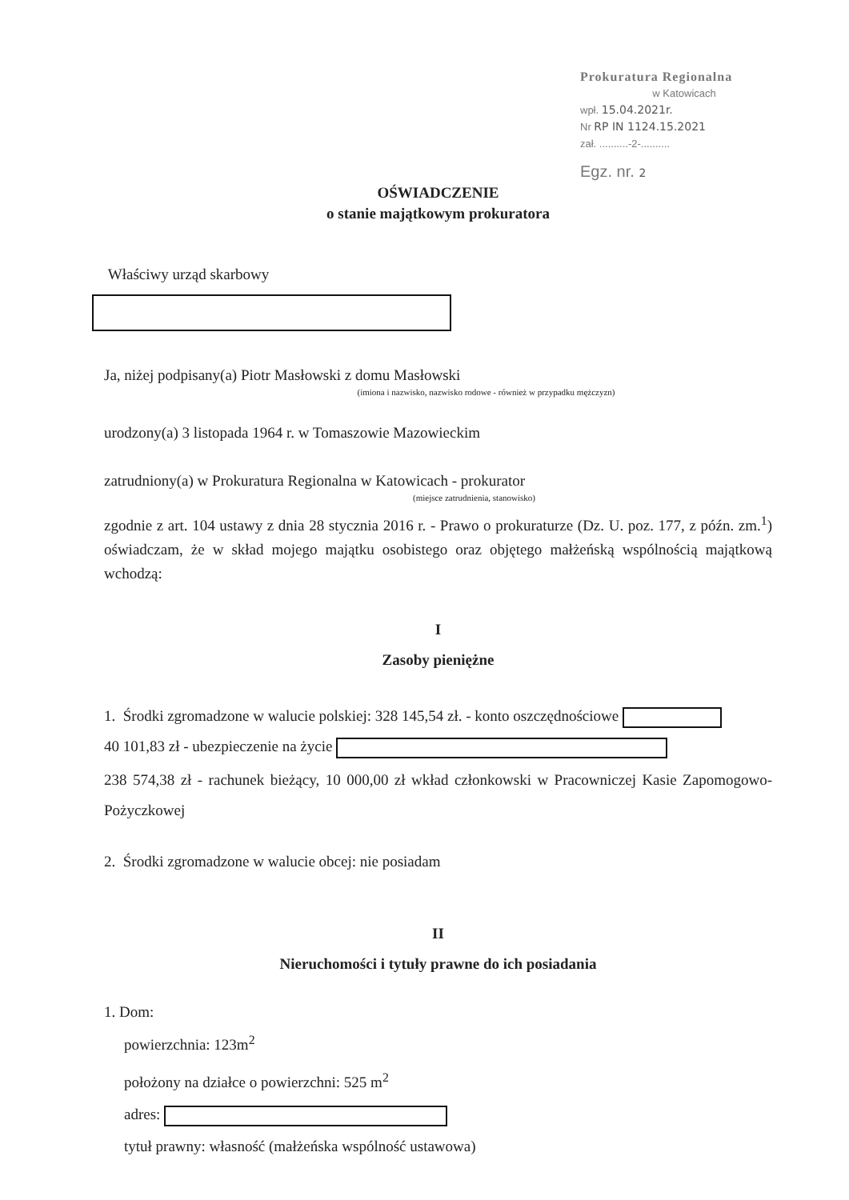Prokuratura Regionalna
w Katowicach
wpł. 15.04.2021r.
Nr RP IN 1124.15.2021
zał. ..........-2-..........
Egz. nr. 2
OŚWIADCZENIE
o stanie majątkowym prokuratora
Właściwy urząd skarbowy
Ja, niżej podpisany(a) Piotr Masłowski z domu Masłowski
(imiona i nazwisko, nazwisko rodowe - również w przypadku mężczyzn)
urodzony(a) 3 listopada 1964 r. w Tomaszowie Mazowieckim
zatrudniony(a) w Prokuratura Regionalna w Katowicach - prokurator
(miejsce zatrudnienia, stanowisko)
zgodnie z art. 104 ustawy z dnia 28 stycznia 2016 r. - Prawo o prokuraturze (Dz. U. poz. 177, z późn. zm.<sup>1</sup>) oświadczam, że w skład mojego majątku osobistego oraz objętego małżeńską wspólnością majątkową wchodzą:
I
Zasoby pieniężne
1. Środki zgromadzone w walucie polskiej: 328 145,54 zł. - konto oszczędnościowe
40 101,83 zł - ubezpieczenie na życie
238 574,38 zł - rachunek bieżący, 10 000,00 zł wkład członkowski w Pracowniczej Kasie Zapomogowo-Pożyczkowej
2. Środki zgromadzone w walucie obcej: nie posiadam
II
Nieruchomości i tytuły prawne do ich posiadania
1. Dom:
powierzchnia: 123m<sup>2</sup>
położony na działce o powierzchni: 525 m<sup>2</sup>
adres:
tytuł prawny: własność (małżeńska wspólność ustawowa)